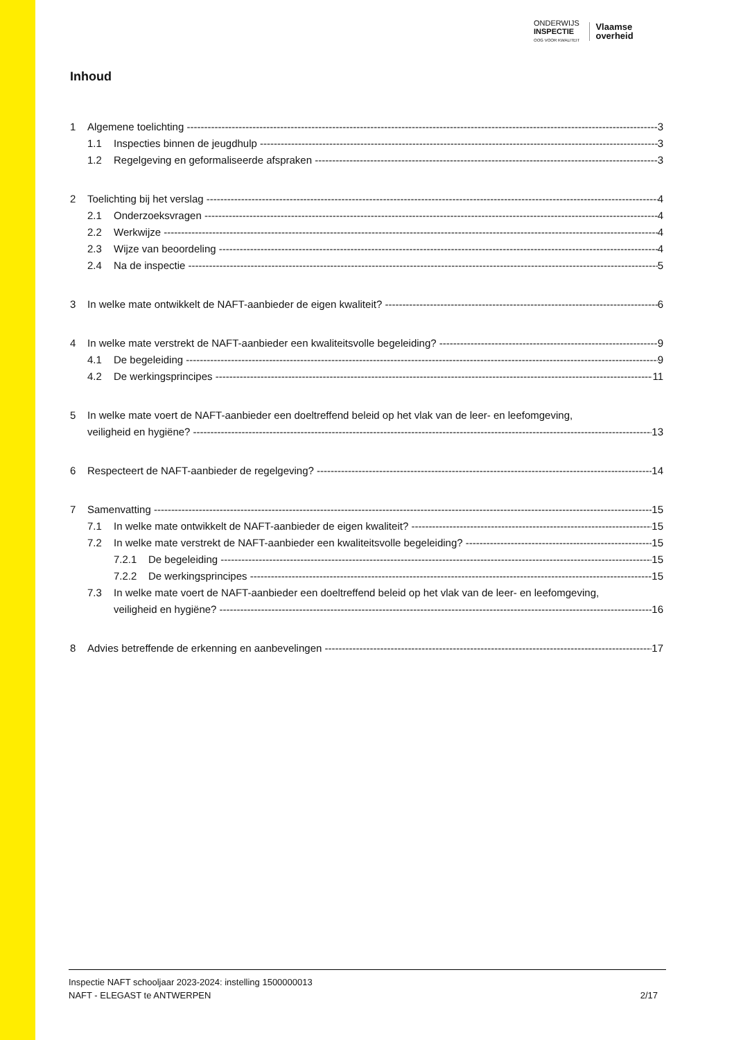ONDERWIJS
INSPECTIE
OOG VOOR KWALITEIT
Vlaamse
overheid
Inhoud
1 Algemene toelichting 3
1.1 Inspecties binnen de jeugdhulp 3
1.2 Regelgeving en geformaliseerde afspraken 3
2 Toelichting bij het verslag 4
2.1 Onderzoeksvragen 4
2.2 Werkwijze 4
2.3 Wijze van beoordeling 4
2.4 Na de inspectie 5
3 In welke mate ontwikkelt de NAFT-aanbieder de eigen kwaliteit? 6
4 In welke mate verstrekt de NAFT-aanbieder een kwaliteitsvolle begeleiding? 9
4.1 De begeleiding 9
4.2 De werkingsprincipes 11
5 In welke mate voert de NAFT-aanbieder een doeltreffend beleid op het vlak van de leer- en leefomgeving,
veiligheid en hygiëne? 13
6 Respecteert de NAFT-aanbieder de regelgeving? 14
7 Samenvatting 15
7.1 In welke mate ontwikkelt de NAFT-aanbieder de eigen kwaliteit? 15
7.2 In welke mate verstrekt de NAFT-aanbieder een kwaliteitsvolle begeleiding? 15
7.2.1 De begeleiding 15
7.2.2 De werkingsprincipes 15
7.3 In welke mate voert de NAFT-aanbieder een doeltreffend beleid op het vlak van de leer- en leefomgeving,
veiligheid en hygiëne? 16
8 Advies betreffende de erkenning en aanbevelingen 17
Inspectie NAFT schooljaar 2023-2024: instelling 1500000013
NAFT - ELEGAST te ANTWERPEN 2/17